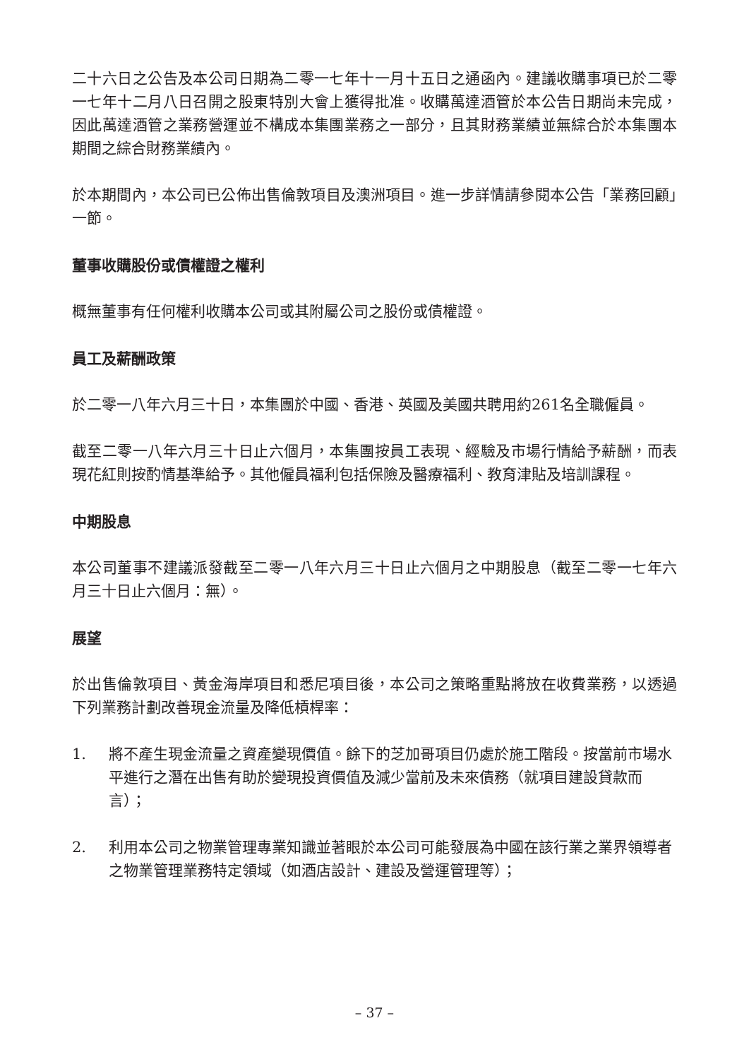二十六日之公告及本公司日期為二零一七年十一月十五日之通函內。建議收購事項已於二零一七年十二月八日召開之股東特別大會上獲得批准。收購萬達酒管於本公告日期尚未完成，因此萬達酒管之業務營運並不構成本集團業務之一部分，且其財務業績並無綜合於本集團本期間之綜合財務業績內。
於本期間內，本公司已公佈出售倫敦項目及澳洲項目。進一步詳情請參閱本公告「業務回顧」一節。
董事收購股份或債權證之權利
概無董事有任何權利收購本公司或其附屬公司之股份或債權證。
員工及薪酬政策
於二零一八年六月三十日，本集團於中國、香港、英國及美國共聘用約261名全職僱員。
截至二零一八年六月三十日止六個月，本集團按員工表現、經驗及市場行情給予薪酬，而表現花紅則按酌情基準給予。其他僱員福利包括保險及醫療福利、教育津貼及培訓課程。
中期股息
本公司董事不建議派發截至二零一八年六月三十日止六個月之中期股息（截至二零一七年六月三十日止六個月：無）。
展望
於出售倫敦項目、黃金海岸項目和悉尼項目後，本公司之策略重點將放在收費業務，以透過下列業務計劃改善現金流量及降低槓桿率：
1. 將不產生現金流量之資產變現價值。餘下的芝加哥項目仍處於施工階段。按當前市場水平進行之潛在出售有助於變現投資價值及減少當前及未來債務（就項目建設貸款而言）；
2. 利用本公司之物業管理專業知識並著眼於本公司可能發展為中國在該行業之業界領導者之物業管理業務特定領域（如酒店設計、建設及營運管理等）；
– 37 –